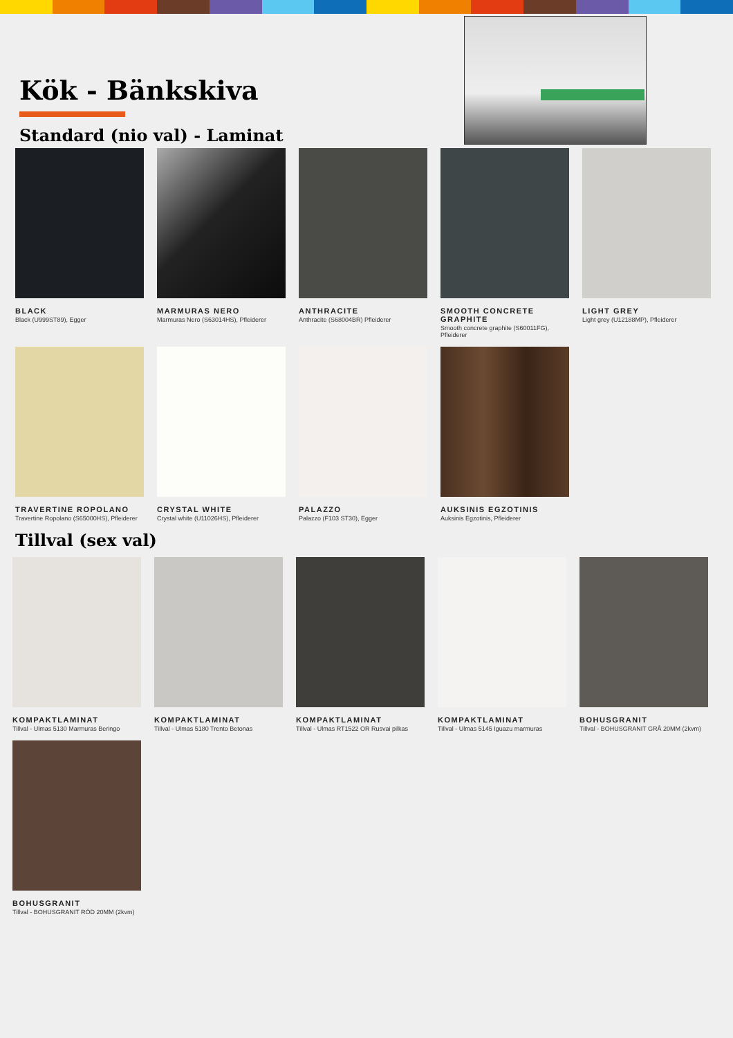Kök - Bänkskiva
Standard (nio val) - Laminat
BLACK
Black (U999ST89), Egger
MARMURAS NERO
Marmuras Nero (S63014HS), Pfleiderer
ANTHRACITE
Anthracite (S68004BR) Pfleiderer
SMOOTH CONCRETE GRAPHITE
Smooth concrete graphite (S60011FG), Pfleiderer
LIGHT GREY
Light grey (U12188MP), Pfleiderer
TRAVERTINE ROPOLANO
Travertine Ropolano (S65000HS), Pfleiderer
CRYSTAL WHITE
Crystal white (U11026HS), Pfleiderer
PALAZZO
Palazzo (F103 ST30), Egger
AUKSINIS EGZOTINIS
Auksinis Egzotinis, Pfleiderer
Tillval (sex val)
KOMPAKTLAMINAT
Tillval - Ulmas 5130 Marmuras Beringo
KOMPAKTLAMINAT
Tillval - Ulmas 5180 Trento Betonas
KOMPAKTLAMINAT
Tillval - Ulmas RT1522 OR Rusvai pilkas
KOMPAKTLAMINAT
Tillval - Ulmas 5145 Iguazu marmuras
BOHUSGRANIT
Tillval - BOHUSGRANIT GRÅ 20MM (2kvm)
BOHUSGRANIT
Tillval - BOHUSGRANIT RÖD 20MM (2kvm)